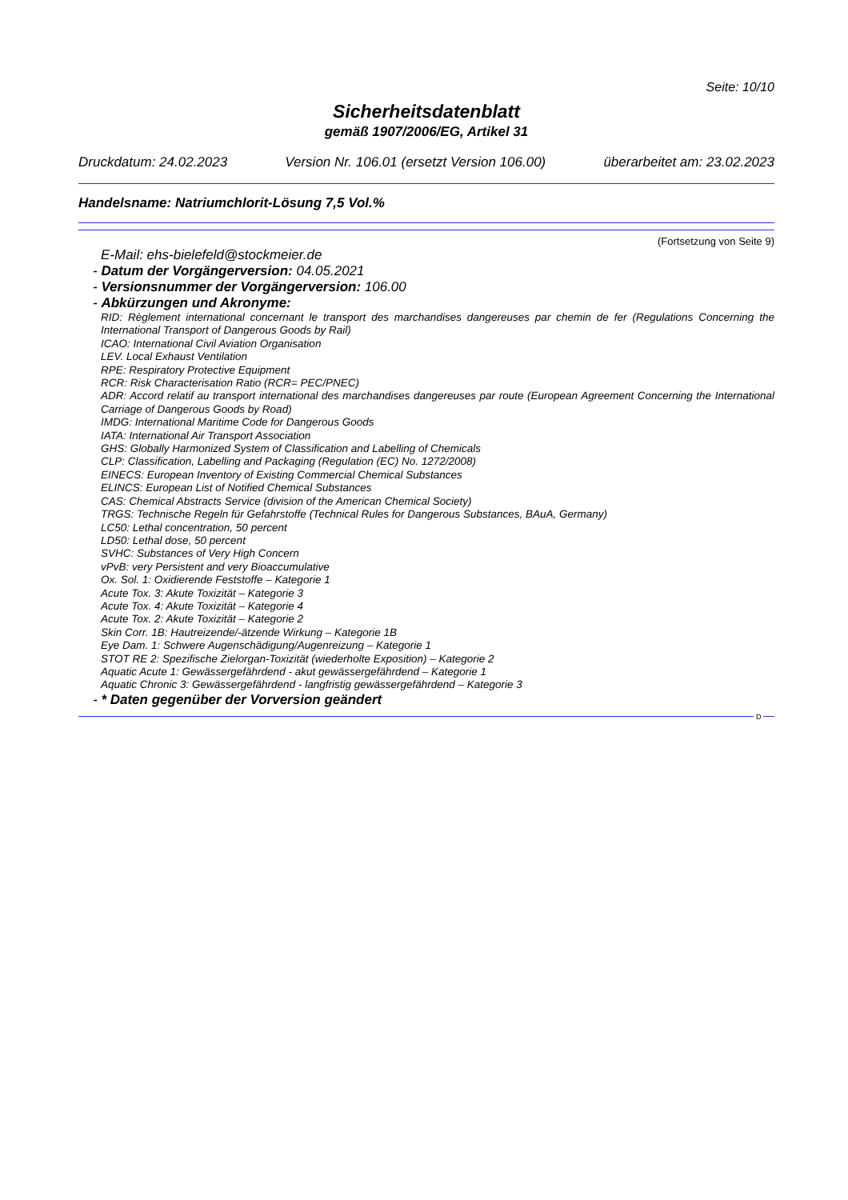Seite: 10/10
Sicherheitsdatenblatt
gemäß 1907/2006/EG, Artikel 31
Druckdatum: 24.02.2023 Version Nr. 106.01 (ersetzt Version 106.00) überarbeitet am: 23.02.2023
Handelsname: Natriumchlorit-Lösung 7,5 Vol.%
(Fortsetzung von Seite 9)
E-Mail: ehs-bielefeld@stockmeier.de
- Datum der Vorgängerversion: 04.05.2021
- Versionsnummer der Vorgängerversion: 106.00
- Abkürzungen und Akronyme:
RID: Règlement international concernant le transport des marchandises dangereuses par chemin de fer (Regulations Concerning the International Transport of Dangerous Goods by Rail)
ICAO: International Civil Aviation Organisation
LEV. Local Exhaust Ventilation
RPE: Respiratory Protective Equipment
RCR: Risk Characterisation Ratio (RCR= PEC/PNEC)
ADR: Accord relatif au transport international des marchandises dangereuses par route (European Agreement Concerning the International Carriage of Dangerous Goods by Road)
IMDG: International Maritime Code for Dangerous Goods
IATA: International Air Transport Association
GHS: Globally Harmonized System of Classification and Labelling of Chemicals
CLP: Classification, Labelling and Packaging (Regulation (EC) No. 1272/2008)
EINECS: European Inventory of Existing Commercial Chemical Substances
ELINCS: European List of Notified Chemical Substances
CAS: Chemical Abstracts Service (division of the American Chemical Society)
TRGS: Technische Regeln für Gefahrstoffe (Technical Rules for Dangerous Substances, BAuA, Germany)
LC50: Lethal concentration, 50 percent
LD50: Lethal dose, 50 percent
SVHC: Substances of Very High Concern
vPvB: very Persistent and very Bioaccumulative
Ox. Sol. 1: Oxidierende Feststoffe – Kategorie 1
Acute Tox. 3: Akute Toxizität – Kategorie 3
Acute Tox. 4: Akute Toxizität – Kategorie 4
Acute Tox. 2: Akute Toxizität – Kategorie 2
Skin Corr. 1B: Hautreizende/-ätzende Wirkung – Kategorie 1B
Eye Dam. 1: Schwere Augenschädigung/Augenreizung – Kategorie 1
STOT RE 2: Spezifische Zielorgan-Toxizität (wiederholte Exposition) – Kategorie 2
Aquatic Acute 1: Gewässergefährdend - akut gewässergefährdend – Kategorie 1
Aquatic Chronic 3: Gewässergefährdend - langfristig gewässergefährdend – Kategorie 3
- * Daten gegenüber der Vorversion geändert
D